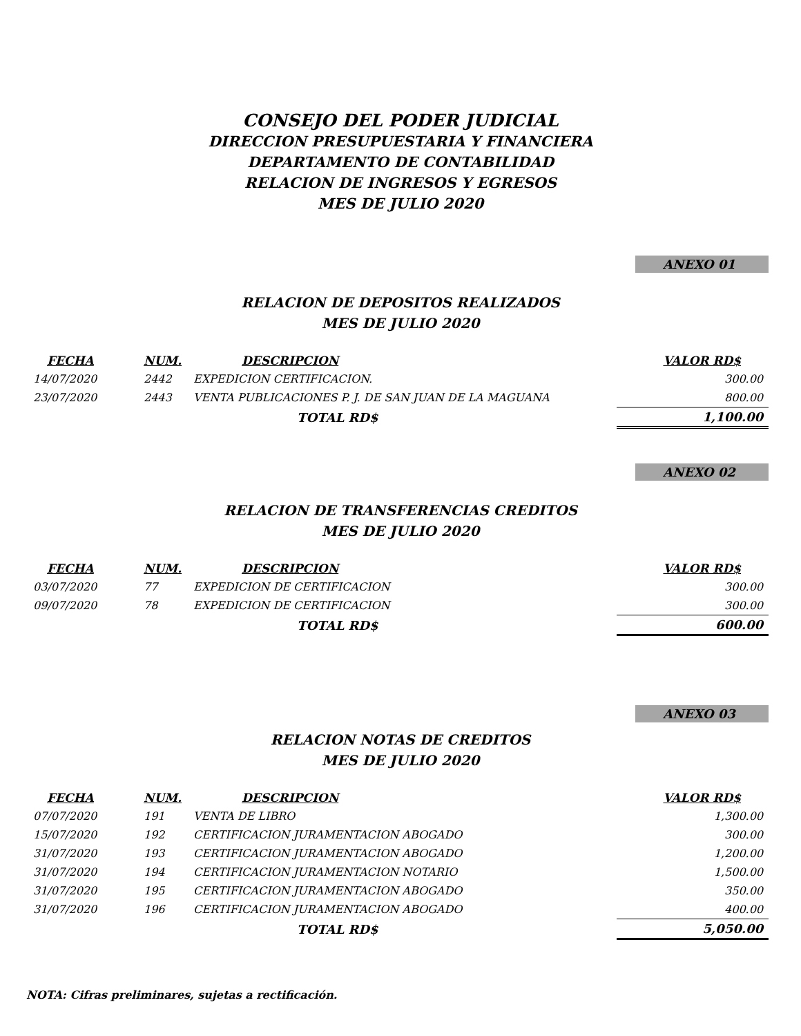CONSEJO DEL PODER JUDICIAL
DIRECCION PRESUPUESTARIA Y FINANCIERA
DEPARTAMENTO DE CONTABILIDAD
RELACION DE INGRESOS Y EGRESOS
MES DE JULIO 2020
ANEXO 01
RELACION DE DEPOSITOS REALIZADOS
MES DE JULIO 2020
| FECHA | NUM. | DESCRIPCION | VALOR RD$ |
| --- | --- | --- | --- |
| 14/07/2020 | 2442 | EXPEDICION CERTIFICACION. | 300.00 |
| 23/07/2020 | 2443 | VENTA PUBLICACIONES P. J. DE SAN JUAN DE LA MAGUANA | 800.00 |
| | | TOTAL RD$ | 1,100.00 |
ANEXO 02
RELACION DE TRANSFERENCIAS CREDITOS
MES DE JULIO 2020
| FECHA | NUM. | DESCRIPCION | VALOR RD$ |
| --- | --- | --- | --- |
| 03/07/2020 | 77 | EXPEDICION DE CERTIFICACION | 300.00 |
| 09/07/2020 | 78 | EXPEDICION DE CERTIFICACION | 300.00 |
| | | TOTAL RD$ | 600.00 |
ANEXO 03
RELACION NOTAS DE CREDITOS
MES DE JULIO 2020
| FECHA | NUM. | DESCRIPCION | VALOR RD$ |
| --- | --- | --- | --- |
| 07/07/2020 | 191 | VENTA DE LIBRO | 1,300.00 |
| 15/07/2020 | 192 | CERTIFICACION JURAMENTACION ABOGADO | 300.00 |
| 31/07/2020 | 193 | CERTIFICACION JURAMENTACION ABOGADO | 1,200.00 |
| 31/07/2020 | 194 | CERTIFICACION JURAMENTACION NOTARIO | 1,500.00 |
| 31/07/2020 | 195 | CERTIFICACION JURAMENTACION ABOGADO | 350.00 |
| 31/07/2020 | 196 | CERTIFICACION JURAMENTACION ABOGADO | 400.00 |
| | | TOTAL RD$ | 5,050.00 |
NOTA: Cifras preliminares, sujetas a rectificación.